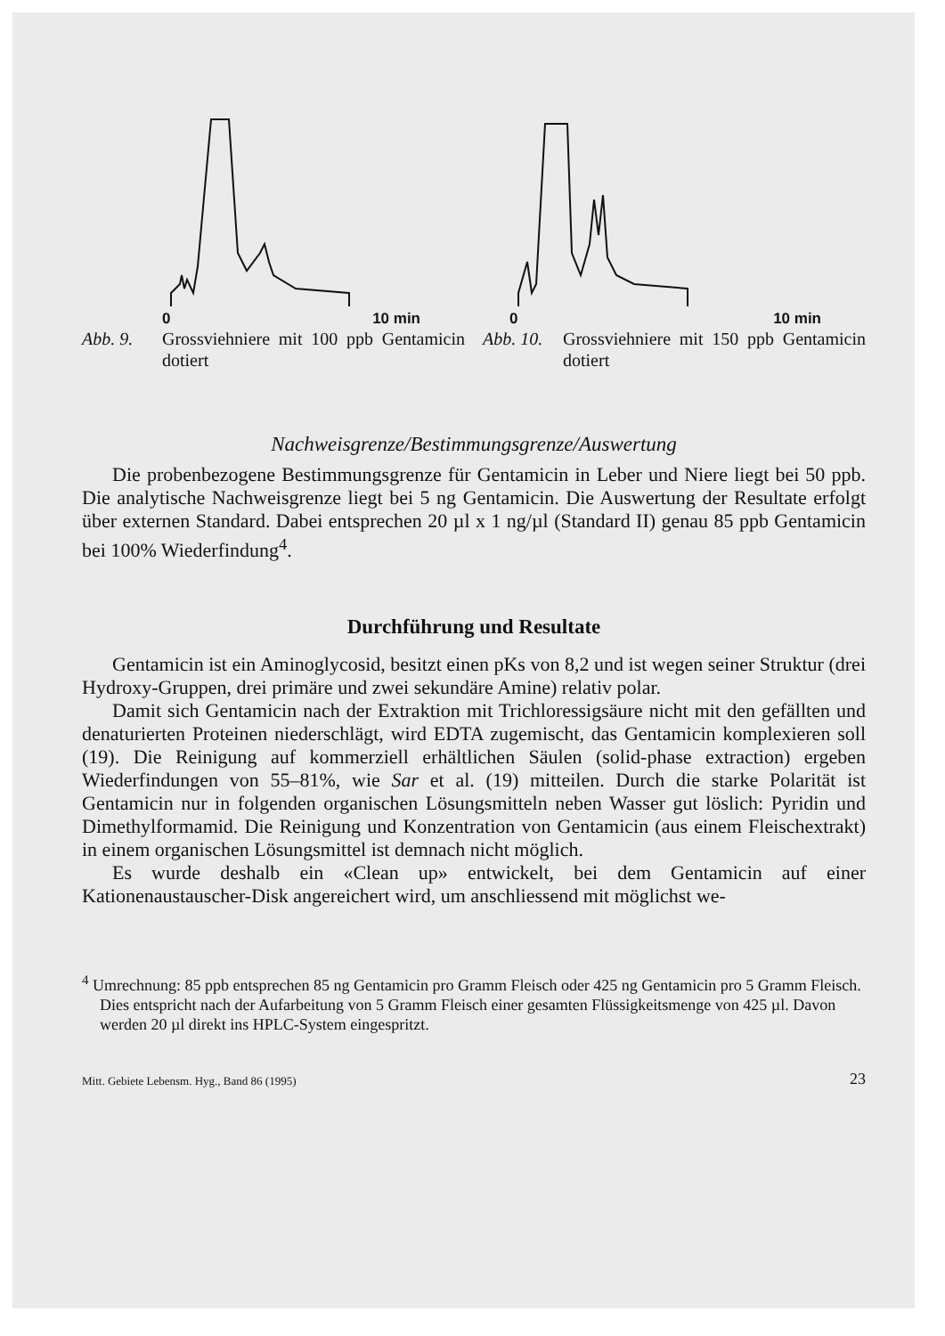0 10 min
Abb. 9. Grossviehniere mit 100 ppb Gentamicin dotiert
0 10 min
Abb. 10. Grossviehniere mit 150 ppb Gentamicin dotiert
Nachweisgrenze/Bestimmungsgrenze/Auswertung
Die probenbezogene Bestimmungsgrenze für Gentamicin in Leber und Niere liegt bei 50 ppb. Die analytische Nachweisgrenze liegt bei 5 ng Gentamicin. Die Auswertung der Resultate erfolgt über externen Standard. Dabei entsprechen 20 µl x 1 ng/µl (Standard II) genau 85 ppb Gentamicin bei 100% Wiederfindung<sup>4</sup>.
Durchführung und Resultate
Gentamicin ist ein Aminoglycosid, besitzt einen pKs von 8,2 und ist wegen seiner Struktur (drei Hydroxy-Gruppen, drei primäre und zwei sekundäre Amine) relativ polar.
Damit sich Gentamicin nach der Extraktion mit Trichloressigsäure nicht mit den gefällten und denaturierten Proteinen niederschlägt, wird EDTA zugemischt, das Gentamicin komplexieren soll (19). Die Reinigung auf kommerziell erhältlichen Säulen (solid-phase extraction) ergeben Wiederfindungen von 55–81%, wie Sar et al. (19) mitteilen. Durch die starke Polarität ist Gentamicin nur in folgenden organischen Lösungsmitteln neben Wasser gut löslich: Pyridin und Dimethylformamid. Die Reinigung und Konzentration von Gentamicin (aus einem Fleischextrakt) in einem organischen Lösungsmittel ist demnach nicht möglich.
Es wurde deshalb ein «Clean up» entwickelt, bei dem Gentamicin auf einer Kationenaustauscher-Disk angereichert wird, um anschliessend mit möglichst we-
<sup>4</sup> Umrechnung: 85 ppb entsprechen 85 ng Gentamicin pro Gramm Fleisch oder 425 ng Gentamicin pro 5 Gramm Fleisch. Dies entspricht nach der Aufarbeitung von 5 Gramm Fleisch einer gesamten Flüssigkeitsmenge von 425 µl. Davon werden 20 µl direkt ins HPLC-System eingespritzt.
Mitt. Gebiete Lebensm. Hyg., Band 86 (1995) 23